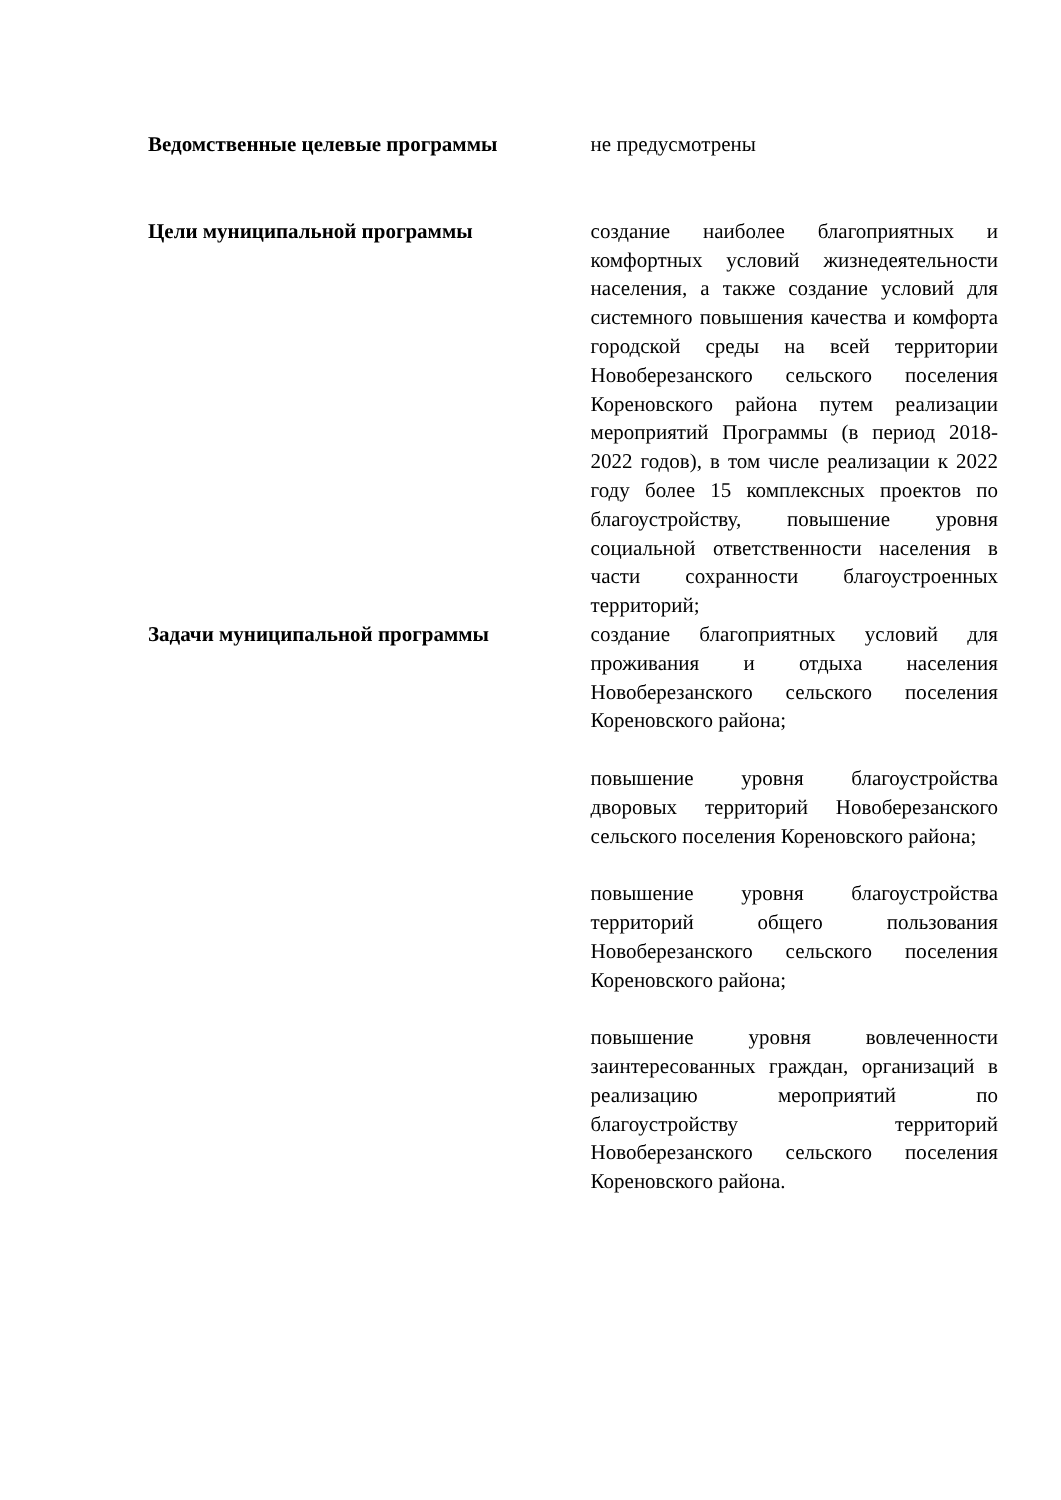| Ведомственные целевые программы | не предусмотрены |
| Цели муниципальной программы | создание наиболее благоприятных и комфортных условий жизнедеятельности населения, а также создание условий для системного повышения качества и комфорта городской среды на всей территории Новоберезанского сельского поселения Кореновского района путем реализации мероприятий Программы (в период 2018-2022 годов), в том числе реализации к 2022 году более 15 комплексных проектов по благоустройству, повышение уровня социальной ответственности населения в части сохранности благоустроенных территорий; |
| Задачи муниципальной программы | создание благоприятных условий для проживания и отдыха населения Новоберезанского сельского поселения Кореновского района; повышение уровня благоустройства дворовых территорий Новоберезанского сельского поселения Кореновского района; повышение уровня благоустройства территорий общего пользования Новоберезанского сельского поселения Кореновского района; повышение уровня вовлеченности заинтересованных граждан, организаций в реализацию мероприятий по благоустройству территорий Новоберезанского сельского поселения Кореновского района. |